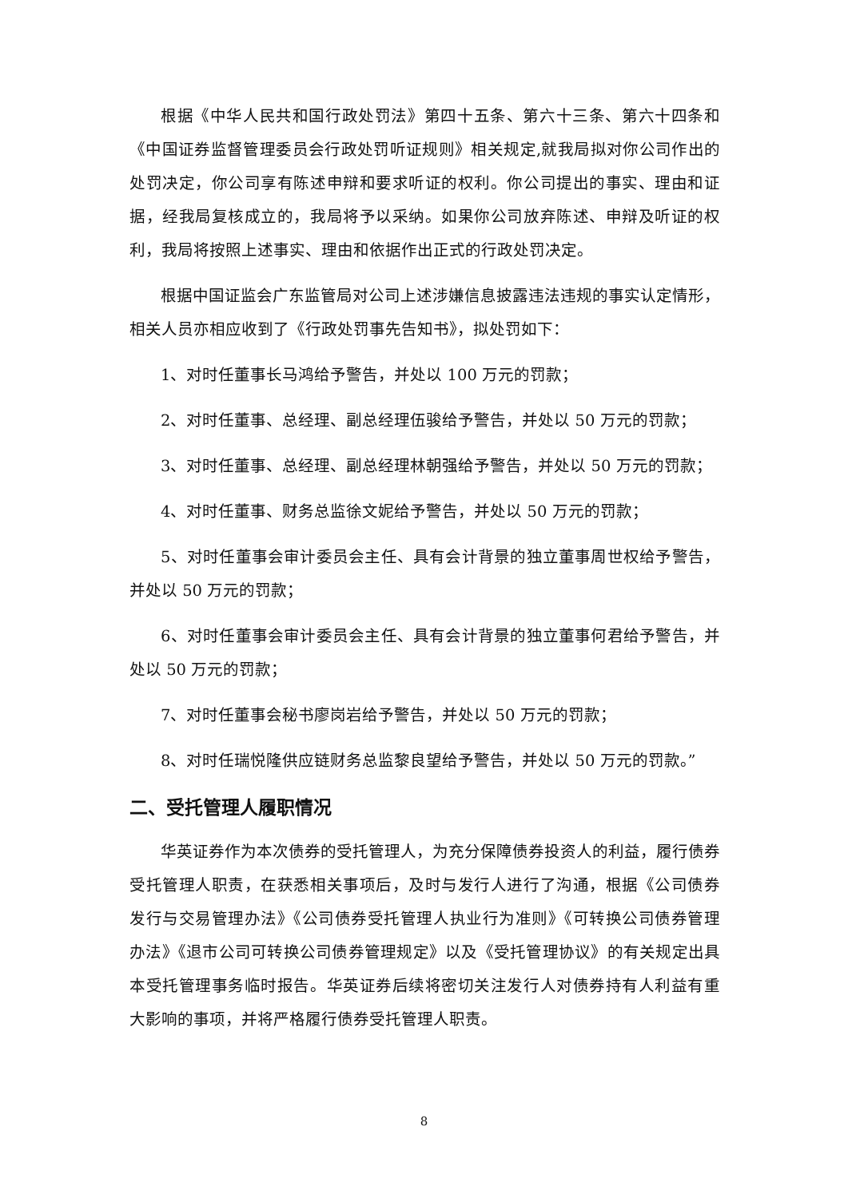根据《中华人民共和国行政处罚法》第四十五条、第六十三条、第六十四条和《中国证券监督管理委员会行政处罚听证规则》相关规定,就我局拟对你公司作出的处罚决定，你公司享有陈述申辩和要求听证的权利。你公司提出的事实、理由和证据，经我局复核成立的，我局将予以采纳。如果你公司放弃陈述、申辩及听证的权利，我局将按照上述事实、理由和依据作出正式的行政处罚决定。
根据中国证监会广东监管局对公司上述涉嫌信息披露违法违规的事实认定情形，相关人员亦相应收到了《行政处罚事先告知书》，拟处罚如下：
1、对时任董事长马鸿给予警告，并处以 100 万元的罚款；
2、对时任董事、总经理、副总经理伍骏给予警告，并处以 50 万元的罚款；
3、对时任董事、总经理、副总经理林朝强给予警告，并处以 50 万元的罚款；
4、对时任董事、财务总监徐文妮给予警告，并处以 50 万元的罚款；
5、对时任董事会审计委员会主任、具有会计背景的独立董事周世权给予警告，并处以 50 万元的罚款；
6、对时任董事会审计委员会主任、具有会计背景的独立董事何君给予警告，并处以 50 万元的罚款；
7、对时任董事会秘书廖岗岩给予警告，并处以 50 万元的罚款；
8、对时任瑞悦隆供应链财务总监黎良望给予警告，并处以 50 万元的罚款。”
二、受托管理人履职情况
华英证券作为本次债券的受托管理人，为充分保障债券投资人的利益，履行债券受托管理人职责，在获悉相关事项后，及时与发行人进行了沟通，根据《公司债券发行与交易管理办法》《公司债券受托管理人执业行为准则》《可转换公司债券管理办法》《退市公司可转换公司债券管理规定》以及《受托管理协议》的有关规定出具本受托管理事务临时报告。华英证券后续将密切关注发行人对债券持有人利益有重大影响的事项，并将严格履行债券受托管理人职责。
8